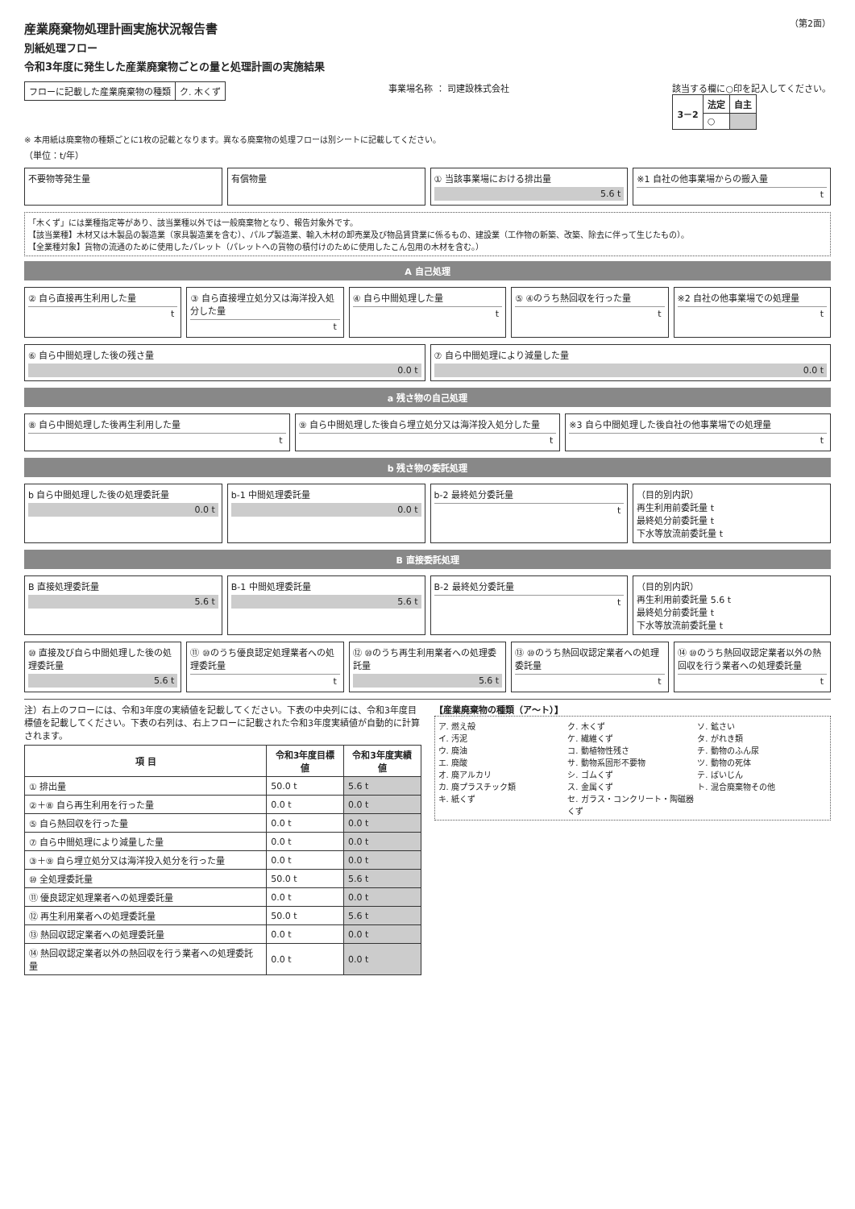産業廃棄物処理計画実施状況報告書
別紙処理フロー
令和3年度に発生した産業廃棄物ごとの量と処理計画の実施結果
（第2面）
| フローに記載した産業廃棄物の種類 | ク. 木くず |
事業場名称 ： 司建設株式会社 該当する欄に○印を記入してください。
| 3－2 | 法定 | 自主 |
| --- | --- | --- |
| | ○ | |
※ 本用紙は廃棄物の種類ごとに1枚の記載となります。異なる廃棄物の処理フローは別シートに記載してください。
（単位：t/年）
不要物等発生量
有償物量
① 当該事業場における排出量
5.6 t
※1 自社の他事業場からの搬入量
t
「木くず」には業種指定等があり、該当業種以外では一般廃棄物となり、報告対象外です。
【該当業種】木材又は木製品の製造業（家具製造業を含む）、パルプ製造業、輸入木材の卸売業及び物品賃貸業に係るもの、建設業（工作物の新築、改築、除去に伴って生じたもの）。
【全業種対象】貨物の流通のために使用したパレット（パレットへの貨物の積付けのために使用したこん包用の木材を含む。）
A 自己処理
② 自ら直接再生利用した量
t
③ 自ら直接埋立処分又は海洋投入処分した量
t
④ 自ら中間処理した量
t
⑤ ④のうち熱回収を行った量
t
※2 自社の他事業場での処理量
t
⑥ 自ら中間処理した後の残さ量
0.0 t
⑦ 自ら中間処理により減量した量
0.0 t
a 残さ物の自己処理
⑧ 自ら中間処理した後再生利用した量
t
⑨ 自ら中間処理した後自ら埋立処分又は海洋投入処分した量
t
※3 自ら中間処理した後自社の他事業場での処理量
t
b 残さ物の委託処理
b 自ら中間処理した後の処理委託量
0.0 t
b-1 中間処理委託量
0.0 t
b-2 最終処分委託量
t
（目的別内訳）
再生利用前委託量 t
最終処分前委託量 t
下水等放流前委託量 t
B 直接委託処理
B 直接処理委託量
5.6 t
B-1 中間処理委託量
5.6 t
B-2 最終処分委託量
t
（目的別内訳）
再生利用前委託量 5.6 t
最終処分前委託量 t
下水等放流前委託量 t
⑩ 直接及び自ら中間処理した後の処理委託量
5.6 t
⑪ ⑩のうち優良認定処理業者への処理委託量
t
⑫ ⑩のうち再生利用業者への処理委託量
5.6 t
⑬ ⑩のうち熱回収認定業者への処理委託量
t
⑭ ⑩のうち熱回収認定業者以外の熱回収を行う業者への処理委託量
t
注）右上のフローには、令和3年度の実績値を記載してください。下表の中央列には、令和3年度目標値を記載してください。下表の右列は、右上フローに記載された令和3年度実績値が自動的に計算されます。
| 項 目 | 令和3年度目標値 | 令和3年度実績値 |
| --- | --- | --- |
| ① 排出量 | 50.0 t | 5.6 t |
| ②＋⑧ 自ら再生利用を行った量 | 0.0 t | 0.0 t |
| ⑤ 自ら熱回収を行った量 | 0.0 t | 0.0 t |
| ⑦ 自ら中間処理により減量した量 | 0.0 t | 0.0 t |
| ③＋⑨ 自ら埋立処分又は海洋投入処分を行った量 | 0.0 t | 0.0 t |
| ⑩ 全処理委託量 | 50.0 t | 5.6 t |
| ⑪ 優良認定処理業者への処理委託量 | 0.0 t | 0.0 t |
| ⑫ 再生利用業者への処理委託量 | 50.0 t | 5.6 t |
| ⑬ 熱回収認定業者への処理委託量 | 0.0 t | 0.0 t |
| ⑭ 熱回収認定業者以外の熱回収を行う業者への処理委託量 | 0.0 t | 0.0 t |
【産業廃棄物の種類（ア～ト）】
ア. 燃え殻 ク. 木くず ソ. 鉱さい イ. 汚泥 ケ. 繊維くず タ. がれき類 ウ. 廃油 コ. 動植物性残さ チ. 動物のふん尿 エ. 廃酸 サ. 動物系固形不要物 ツ. 動物の死体 オ. 廃アルカリ シ. ゴムくず テ. ばいじん カ. 廃プラスチック類 ス. 金属くず ト. 混合廃棄物その他 キ. 紙くず セ. ガラス・コンクリート・陶磁器くず